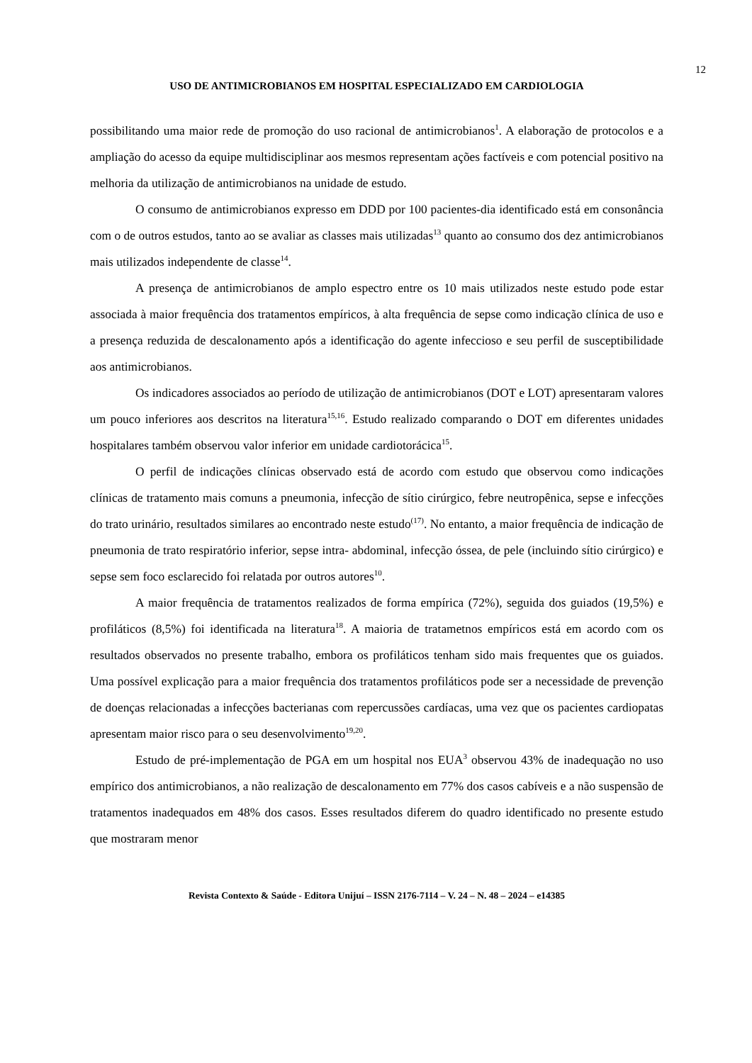12
USO DE ANTIMICROBIANOS EM HOSPITAL ESPECIALIZADO EM CARDIOLOGIA
possibilitando uma maior rede de promoção do uso racional de antimicrobianos<sup>1</sup>. A elaboração de protocolos e a ampliação do acesso da equipe multidisciplinar aos mesmos representam ações factíveis e com potencial positivo na melhoria da utilização de antimicrobianos na unidade de estudo.
O consumo de antimicrobianos expresso em DDD por 100 pacientes-dia identificado está em consonância com o de outros estudos, tanto ao se avaliar as classes mais utilizadas<sup>13</sup> quanto ao consumo dos dez antimicrobianos mais utilizados independente de classe<sup>14</sup>.
A presença de antimicrobianos de amplo espectro entre os 10 mais utilizados neste estudo pode estar associada à maior frequência dos tratamentos empíricos, à alta frequência de sepse como indicação clínica de uso e a presença reduzida de descalonamento após a identificação do agente infeccioso e seu perfil de susceptibilidade aos antimicrobianos.
Os indicadores associados ao período de utilização de antimicrobianos (DOT e LOT) apresentaram valores um pouco inferiores aos descritos na literatura<sup>15,16</sup>. Estudo realizado comparando o DOT em diferentes unidades hospitalares também observou valor inferior em unidade cardiotorácica<sup>15</sup>.
O perfil de indicações clínicas observado está de acordo com estudo que observou como indicações clínicas de tratamento mais comuns a pneumonia, infecção de sítio cirúrgico, febre neutropênica, sepse e infecções do trato urinário, resultados similares ao encontrado neste estudo<sup>(17)</sup>. No entanto, a maior frequência de indicação de pneumonia de trato respiratório inferior, sepse intra- abdominal, infecção óssea, de pele (incluindo sítio cirúrgico) e sepse sem foco esclarecido foi relatada por outros autores<sup>10</sup>.
A maior frequência de tratamentos realizados de forma empírica (72%), seguida dos guiados (19,5%) e profiláticos (8,5%) foi identificada na literatura<sup>18</sup>. A maioria de tratametnos empíricos está em acordo com os resultados observados no presente trabalho, embora os profiláticos tenham sido mais frequentes que os guiados. Uma possível explicação para a maior frequência dos tratamentos profiláticos pode ser a necessidade de prevenção de doenças relacionadas a infecções bacterianas com repercussões cardíacas, uma vez que os pacientes cardiopatas apresentam maior risco para o seu desenvolvimento<sup>19,20</sup>.
Estudo de pré-implementação de PGA em um hospital nos EUA<sup>3</sup> observou 43% de inadequação no uso empírico dos antimicrobianos, a não realização de descalonamento em 77% dos casos cabíveis e a não suspensão de tratamentos inadequados em 48% dos casos. Esses resultados diferem do quadro identificado no presente estudo que mostraram menor
Revista Contexto & Saúde - Editora Unijuí – ISSN 2176-7114 – V. 24 – N. 48 – 2024 – e14385